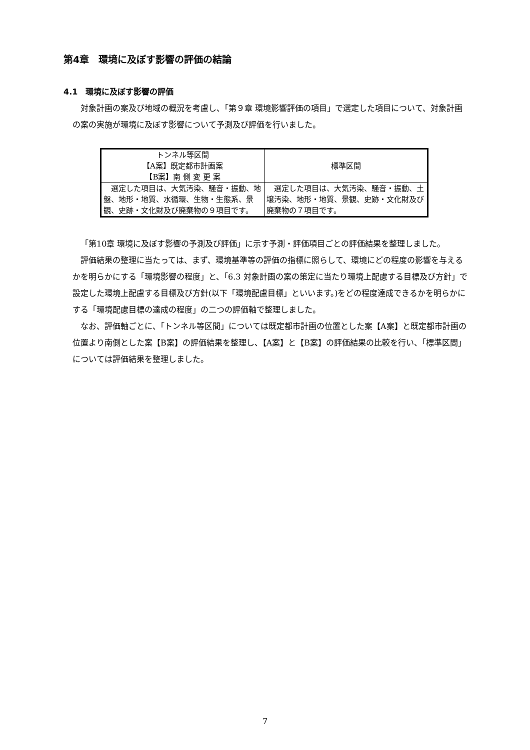第4章　環境に及ぼす影響の評価の結論
4.1　環境に及ぼす影響の評価
対象計画の案及び地域の概況を考慮し、「第９章 環境影響評価の項目」で選定した項目について、対象計画の案の実施が環境に及ぼす影響について予測及び評価を行いました。
| トンネル等区間 【A案】既定都市計画案 【B案】南 側 変 更 案 | 標準区間 |
| 選定した項目は、大気汚染、騒音・振動、地盤、地形・地質、水循環、生物・生態系、景観、史跡・文化財及び廃棄物の９項目です。 | 選定した項目は、大気汚染、騒音・振動、土壌汚染、地形・地質、景観、史跡・文化財及び廃棄物の７項目です。 |
「第10章 環境に及ぼす影響の予測及び評価」に示す予測・評価項目ごとの評価結果を整理しました。
評価結果の整理に当たっては、まず、環境基準等の評価の指標に照らして、環境にどの程度の影響を与えるかを明らかにする「環境影響の程度」と、「6.3 対象計画の案の策定に当たり環境上配慮する目標及び方針」で設定した環境上配慮する目標及び方針(以下「環境配慮目標」といいます。)をどの程度達成できるかを明らかにする「環境配慮目標の達成の程度」の二つの評価軸で整理しました。
なお、評価軸ごとに、「トンネル等区間」については既定都市計画の位置とした案【A案】と既定都市計画の位置より南側とした案【B案】の評価結果を整理し、【A案】と【B案】の評価結果の比較を行い、「標準区間」については評価結果を整理しました。
7